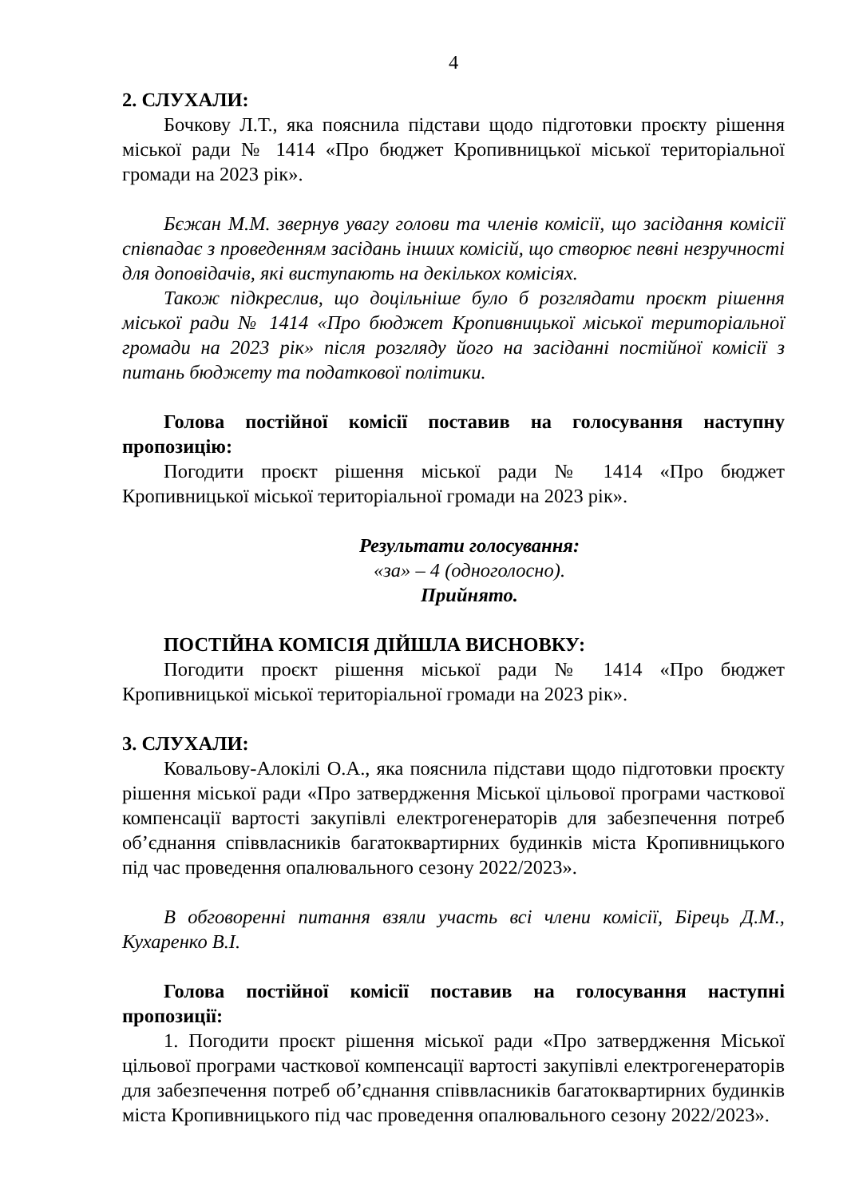4
2. СЛУХАЛИ:
Бочкову Л.Т., яка пояснила підстави щодо підготовки проєкту рішення міської ради № 1414 «Про бюджет Кропивницької міської територіальної громади на 2023 рік».
Бєжан М.М. звернув увагу голови та членів комісії, що засідання комісії співпадає з проведенням засідань інших комісій, що створює певні незручності для доповідачів, які виступають на декількох комісіях.
Також підкреслив, що доцільніше було б розглядати проєкт рішення міської ради № 1414 «Про бюджет Кропивницької міської територіальної громади на 2023 рік» після розгляду його на засіданні постійної комісії з питань бюджету та податкової політики.
Голова постійної комісії поставив на голосування наступну пропозицію:
Погодити проєкт рішення міської ради № 1414 «Про бюджет Кропивницької міської територіальної громади на 2023 рік».
Результати голосування:
«за» – 4 (одноголосно).
Прийнято.
ПОСТІЙНА КОМІСІЯ ДІЙШЛА ВИСНОВКУ:
Погодити проєкт рішення міської ради № 1414 «Про бюджет Кропивницької міської територіальної громади на 2023 рік».
3. СЛУХАЛИ:
Ковальову-Алокілі О.А., яка пояснила підстави щодо підготовки проєкту рішення міської ради «Про затвердження Міської цільової програми часткової компенсації вартості закупівлі електрогенераторів для забезпечення потреб об’єднання співвласників багатоквартирних будинків міста Кропивницького під час проведення опалювального сезону 2022/2023».
В обговоренні питання взяли участь всі члени комісії, Бірець Д.М., Кухаренко В.І.
Голова постійної комісії поставив на голосування наступні пропозиції:
1. Погодити проєкт рішення міської ради «Про затвердження Міської цільової програми часткової компенсації вартості закупівлі електрогенераторів для забезпечення потреб об’єднання співвласників багатоквартирних будинків міста Кропивницького під час проведення опалювального сезону 2022/2023».